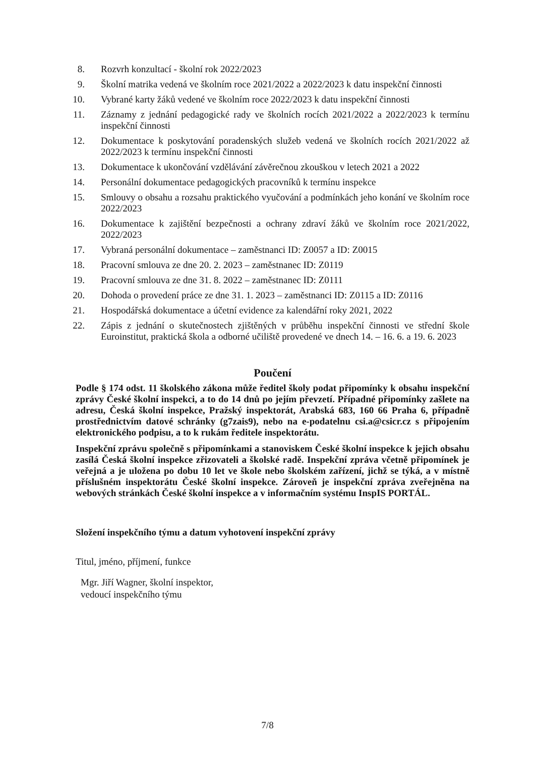8. Rozvrh konzultací - školní rok 2022/2023
9. Školní matrika vedená ve školním roce 2021/2022 a 2022/2023 k datu inspekční činnosti
10. Vybrané karty žáků vedené ve školním roce 2022/2023 k datu inspekční činnosti
11. Záznamy z jednání pedagogické rady ve školních rocích 2021/2022 a 2022/2023 k termínu inspekční činnosti
12. Dokumentace k poskytování poradenských služeb vedená ve školních rocích 2021/2022 až 2022/2023 k termínu inspekční činnosti
13. Dokumentace k ukončování vzdělávání závěrečnou zkouškou v letech 2021 a 2022
14. Personální dokumentace pedagogických pracovníků k termínu inspekce
15. Smlouvy o obsahu a rozsahu praktického vyučování a podmínkách jeho konání ve školním roce 2022/2023
16. Dokumentace k zajištění bezpečnosti a ochrany zdraví žáků ve školním roce 2021/2022, 2022/2023
17. Vybraná personální dokumentace – zaměstnanci ID: Z0057 a ID: Z0015
18. Pracovní smlouva ze dne 20. 2. 2023 – zaměstnanec ID: Z0119
19. Pracovní smlouva ze dne 31. 8. 2022 – zaměstnanec ID: Z0111
20. Dohoda o provedení práce ze dne 31. 1. 2023 – zaměstnanci ID: Z0115 a ID: Z0116
21. Hospodářská dokumentace a účetní evidence za kalendářní roky 2021, 2022
22. Zápis z jednání o skutečnostech zjištěných v průběhu inspekční činnosti ve střední škole Euroinstitut, praktická škola a odborné učiliště provedené ve dnech 14. – 16. 6. a 19. 6. 2023
Poučení
Podle § 174 odst. 11 školského zákona může ředitel školy podat připomínky k obsahu inspekční zprávy České školní inspekci, a to do 14 dnů po jejím převzetí. Případné připomínky zašlete na adresu, Česká školní inspekce, Pražský inspektorát, Arabská 683, 160 66 Praha 6, případně prostřednictvím datové schránky (g7zais9), nebo na e-podatelnu csi.a@csicr.cz s připojením elektronického podpisu, a to k rukám ředitele inspektorátu.
Inspekční zprávu společně s připomínkami a stanoviskem České školní inspekce k jejich obsahu zasílá Česká školní inspekce zřizovateli a školské radě. Inspekční zpráva včetně připomínek je veřejná a je uložena po dobu 10 let ve škole nebo školském zařízení, jichž se týká, a v místně příslušném inspektorátu České školní inspekce. Zároveň je inspekční zpráva zveřejněna na webových stránkách České školní inspekce a v informačním systému InspIS PORTÁL.
Složení inspekčního týmu a datum vyhotovení inspekční zprávy
Titul, jméno, příjmení, funkce
Mgr. Jiří Wagner, školní inspektor,
vedoucí inspekčního týmu
7/8